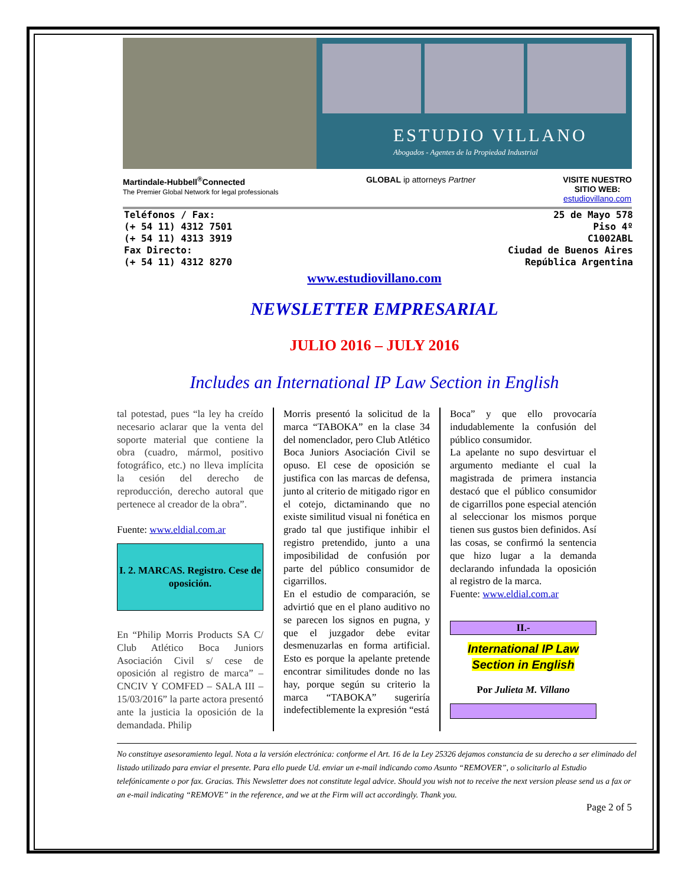ESTUDIO VILLANO
Abogados - Agentes de la Propiedad Industrial
Martindale-Hubbell<sup>®</sup>Connected
The Premier Global Network for legal professionals
GLOBAL ip attorneys Partner VISITE NUESTRO
SITIO WEB:
estudiovillano.com
Teléfonos / Fax:
(+ 54 11) 4312 7501
(+ 54 11) 4313 3919
Fax Directo:
(+ 54 11) 4312 8270
25 de Mayo 578
Piso 4º
C1002ABL
Ciudad de Buenos Aires
República Argentina
www.estudiovillano.com
NEWSLETTER EMPRESARIAL
JULIO 2016 – JULY 2016
Includes an International IP Law Section in English
tal potestad, pues “la ley ha creído necesario aclarar que la venta del soporte material que contiene la obra (cuadro, mármol, positivo fotográfico, etc.) no lleva implícita la cesión del derecho de reproducción, derecho autoral que pertenece al creador de la obra”.
Fuente: www.eldial.com.ar
I. 2. MARCAS. Registro. Cese de oposición.
En “Philip Morris Products SA C/ Club Atlético Boca Juniors Asociación Civil s/ cese de oposición al registro de marca” – CNCIV Y COMFED – SALA III – 15/03/2016” la parte actora presentó ante la justicia la oposición de la demandada. Philip
Morris presentó la solicitud de la marca “TABOKA” en la clase 34 del nomenclador, pero Club Atlético Boca Juniors Asociación Civil se opuso. El cese de oposición se justifica con las marcas de defensa, junto al criterio de mitigado rigor en el cotejo, dictaminando que no existe similitud visual ni fonética en grado tal que justifique inhibir el registro pretendido, junto a una imposibilidad de confusión por parte del público consumidor de cigarrillos.
En el estudio de comparación, se advirtió que en el plano auditivo no se parecen los signos en pugna, y que el juzgador debe evitar desmenuzarlas en forma artificial. Esto es porque la apelante pretende encontrar similitudes donde no las hay, porque según su criterio la marca “TABOKA” sugeriría indefectiblemente la expresión “está
Boca” y que ello provocaría indudablemente la confusión del público consumidor.
La apelante no supo desvirtuar el argumento mediante el cual la magistrada de primera instancia destacó que el público consumidor de cigarrillos pone especial atención al seleccionar los mismos porque tienen sus gustos bien definidos. Así las cosas, se confirmó la sentencia que hizo lugar a la demanda declarando infundada la oposición al registro de la marca.
Fuente: www.eldial.com.ar
II.-
International IP Law Section in English
Por Julieta M. Villano
No constituye asesoramiento legal. Nota a la versión electrónica: conforme el Art. 16 de la Ley 25326 dejamos constancia de su derecho a ser eliminado del listado utilizado para enviar el presente. Para ello puede Ud. enviar un e-mail indicando como Asunto “REMOVER”, o solicitarlo al Estudio telefónicamente o por fax. Gracias. This Newsletter does not constitute legal advice. Should you wish not to receive the next version please send us a fax or an e-mail indicating “REMOVE” in the reference, and we at the Firm will act accordingly. Thank you.
Page 2 of 5